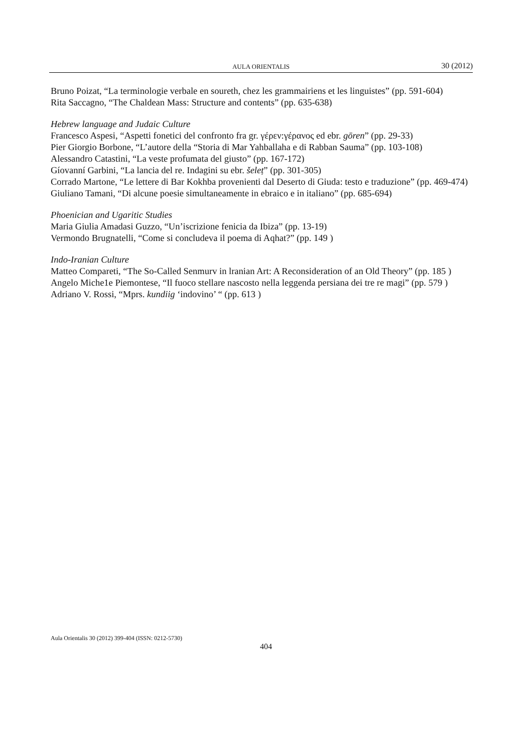AULA ORIENTALIS 30 (2012)
Bruno Poizat, “La terminologie verbale en soureth, chez les grammairiens et les linguistes” (pp. 591-604)
Rita Saccagno, “The Chaldean Mass: Structure and contents” (pp. 635-638)
Hebrew language and Judaic Culture
Francesco Aspesi, “Aspetti fonetici del confronto fra gr. γέρεν:γέρανος ed ebr. gōren” (pp. 29-33)
Pier Giorgio Borbone, “L’autore della “Storia di Mar Yahballaha e di Rabban Sauma” (pp. 103-108)
Alessandro Catastini, “La veste profumata del giusto” (pp. 167-172)
Gíovanní Garbini, “La lancia del re. Indagini su ebr. šeleṭ” (pp. 301-305)
Corrado Martone, “Le lettere di Bar Kokhba provenienti dal Deserto di Giuda: testo e traduzione” (pp. 469-474)
Giuliano Tamani, “Di alcune poesie simultaneamente in ebraico e in italiano” (pp. 685-694)
Phoenician and Ugaritic Studies
Maria Giulia Amadasi Guzzo, “Un’iscrizione fenicia da Ibiza” (pp. 13-19)
Vermondo Brugnatelli, “Come si concludeva il poema di Aqhat?” (pp. 149 )
Indo-Iranian Culture
Matteo Compareti, “The So-Called Senmurv in lranian Art: A Reconsideration of an Old Theory” (pp. 185 )
Angelo Miche1e Piemontese, “Il fuoco stellare nascosto nella leggenda persiana dei tre re magi” (pp. 579 )
Adriano V. Rossi, “Mprs. kundiig ‘indovino’ “ (pp. 613 )
Aula Orientalis 30 (2012) 399-404 (ISSN: 0212-5730)
404